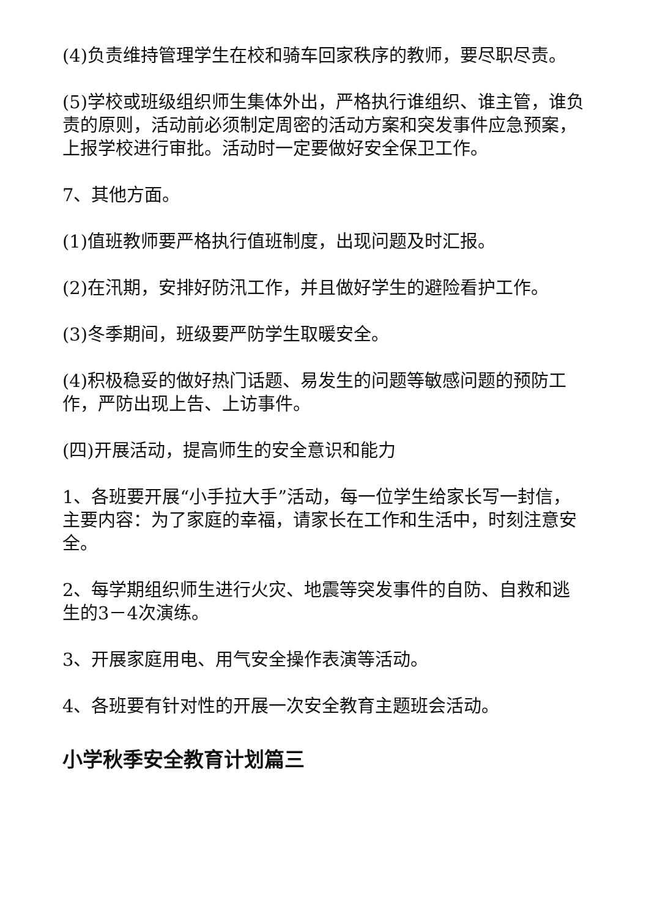(4)负责维持管理学生在校和骑车回家秩序的教师，要尽职尽责。
(5)学校或班级组织师生集体外出，严格执行谁组织、谁主管，谁负责的原则，活动前必须制定周密的活动方案和突发事件应急预案，上报学校进行审批。活动时一定要做好安全保卫工作。
7、其他方面。
(1)值班教师要严格执行值班制度，出现问题及时汇报。
(2)在汛期，安排好防汛工作，并且做好学生的避险看护工作。
(3)冬季期间，班级要严防学生取暖安全。
(4)积极稳妥的做好热门话题、易发生的问题等敏感问题的预防工作，严防出现上告、上访事件。
(四)开展活动，提高师生的安全意识和能力
1、各班要开展“小手拉大手”活动，每一位学生给家长写一封信，主要内容：为了家庭的幸福，请家长在工作和生活中，时刻注意安全。
2、每学期组织师生进行火灾、地震等突发事件的自防、自救和逃生的3－4次演练。
3、开展家庭用电、用气安全操作表演等活动。
4、各班要有针对性的开展一次安全教育主题班会活动。
小学秋季安全教育计划篇三